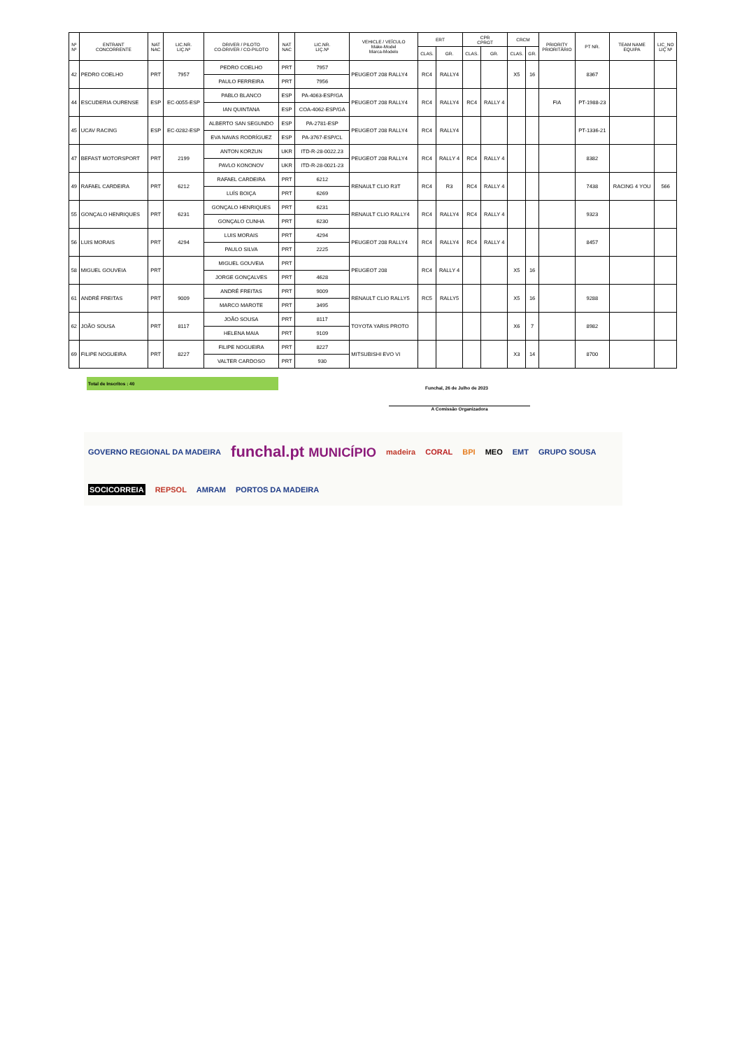| Nº Nº | ENTRANT CONCORRENTE | NAT NAC | LIC.NR. LIÇ.Nº | DRIVER / PILOTO CO-DRIVER / CO-PILOTO | NAT NAC | LIC.NR. LIÇ.Nº | VEHICLE / VEÍCULO Make-Model Marca-Modelo | ERT | | CPR CPRGT | | CRCM | | PRIORITY PRIORITÁRIO | PT NR. | TEAM NAME EQUIPA | LIC_NO LIÇ Nº |
| --- | --- | --- | --- | --- | --- | --- | --- | --- | --- | --- | --- | --- | --- | --- | --- | --- | --- |
| | | | | | | | | CLAS. | GR. | CLAS. | GR. | CLAS. | GR. | | | | |
| 42 | PEDRO COELHO | PRT | 7957 | PEDRO COELHO | PRT | 7957 | PEUGEOT 208 RALLY4 | RC4 | RALLY4 | | | X5 | 16 | | 8367 | | |
| | | | | PAULO FERREIRA | PRT | 7956 | | | | | | | | | | | |
| 44 | ESCUDERIA OURENSE | ESP | EC-0055-ESP | PABLO BLANCO | ESP | PA-4063-ESP/GA | PEUGEOT 208 RALLY4 | RC4 | RALLY4 | RC4 | RALLY 4 | | | FIA | PT-1988-23 | | |
| | | | | IAN QUINTANA | ESP | COA-4062-ESP/GA | | | | | | | | | | | |
| 45 | UCAV RACING | ESP | EC-0282-ESP | ALBERTO SAN SEGUNDO | ESP | PA-2781-ESP | PEUGEOT 208 RALLY4 | RC4 | RALLY4 | | | | | | PT-1336-21 | | |
| | | | | EVA NAVAS RODRÍGUEZ | ESP | PA-3767-ESP/CL | | | | | | | | | | | |
| 47 | BEFAST MOTORSPORT | PRT | 2199 | ANTON KORZUN | UKR | ITD-R-28-0022.23 | PEUGEOT 208 RALLY4 | RC4 | RALLY 4 | RC4 | RALLY 4 | | | | 8382 | | |
| | | | | PAVLO KONONOV | UKR | ITD-R-28-0021-23 | | | | | | | | | | | |
| 49 | RAFAEL CARDEIRA | PRT | 6212 | RAFAEL CARDEIRA | PRT | 6212 | RENAULT CLIO R3T | RC4 | R3 | RC4 | RALLY 4 | | | | 7438 | RACING 4 YOU | 566 |
| | | | | LUÍS BOIÇA | PRT | 6269 | | | | | | | | | | | |
| 55 | GONÇALO HENRIQUES | PRT | 6231 | GONÇALO HENRIQUES | PRT | 6231 | RENAULT CLIO RALLY4 | RC4 | RALLY4 | RC4 | RALLY 4 | | | | 9323 | | |
| | | | | GONÇALO CUNHA | PRT | 6230 | | | | | | | | | | | |
| 56 | LUIS MORAIS | PRT | 4294 | LUIS MORAIS | PRT | 4294 | PEUGEOT 208 RALLY4 | RC4 | RALLY4 | RC4 | RALLY 4 | | | | 8457 | | |
| | | | | PAULO SILVA | PRT | 2225 | | | | | | | | | | | |
| 58 | MIGUEL GOUVEIA | PRT | | MIGUEL GOUVEIA | PRT | | PEUGEOT 208 | RC4 | RALLY 4 | | | X5 | 16 | | | | |
| | | | | JORGE GONÇALVES | PRT | 4628 | | | | | | | | | | | |
| 61 | ANDRÉ FREITAS | PRT | 9009 | ANDRÉ FREITAS | PRT | 9009 | RENAULT CLIO RALLY5 | RC5 | RALLY5 | | | X5 | 16 | | 9288 | | |
| | | | | MARCO MAROTE | PRT | 3495 | | | | | | | | | | | |
| 62 | JOÃO SOUSA | PRT | 8117 | JOÃO SOUSA | PRT | 8117 | TOYOTA YARIS PROTO | | | | | X6 | 7 | | 8982 | | |
| | | | | HELENA MAIA | PRT | 9109 | | | | | | | | | | | |
| 69 | FILIPE NOGUEIRA | PRT | 8227 | FILIPE NOGUEIRA | PRT | 8227 | MITSUBISHI EVO VI | | | | | X3 | 14 | | 8700 | | |
| | | | | VALTER CARDOSO | PRT | 930 | | | | | | | | | | | |
Total de Inscritos : 40
Funchal, 26 de Julho de 2023
A Comissão Organizadora
GOVERNO REGIONAL DA MADEIRA funchal.pt MUNICÍPIO madeira CORAL BPI MEO EMT GRUPO SOUSA SOCICORREIA REPSOL AMRAM PORTOS DA MADEIRA